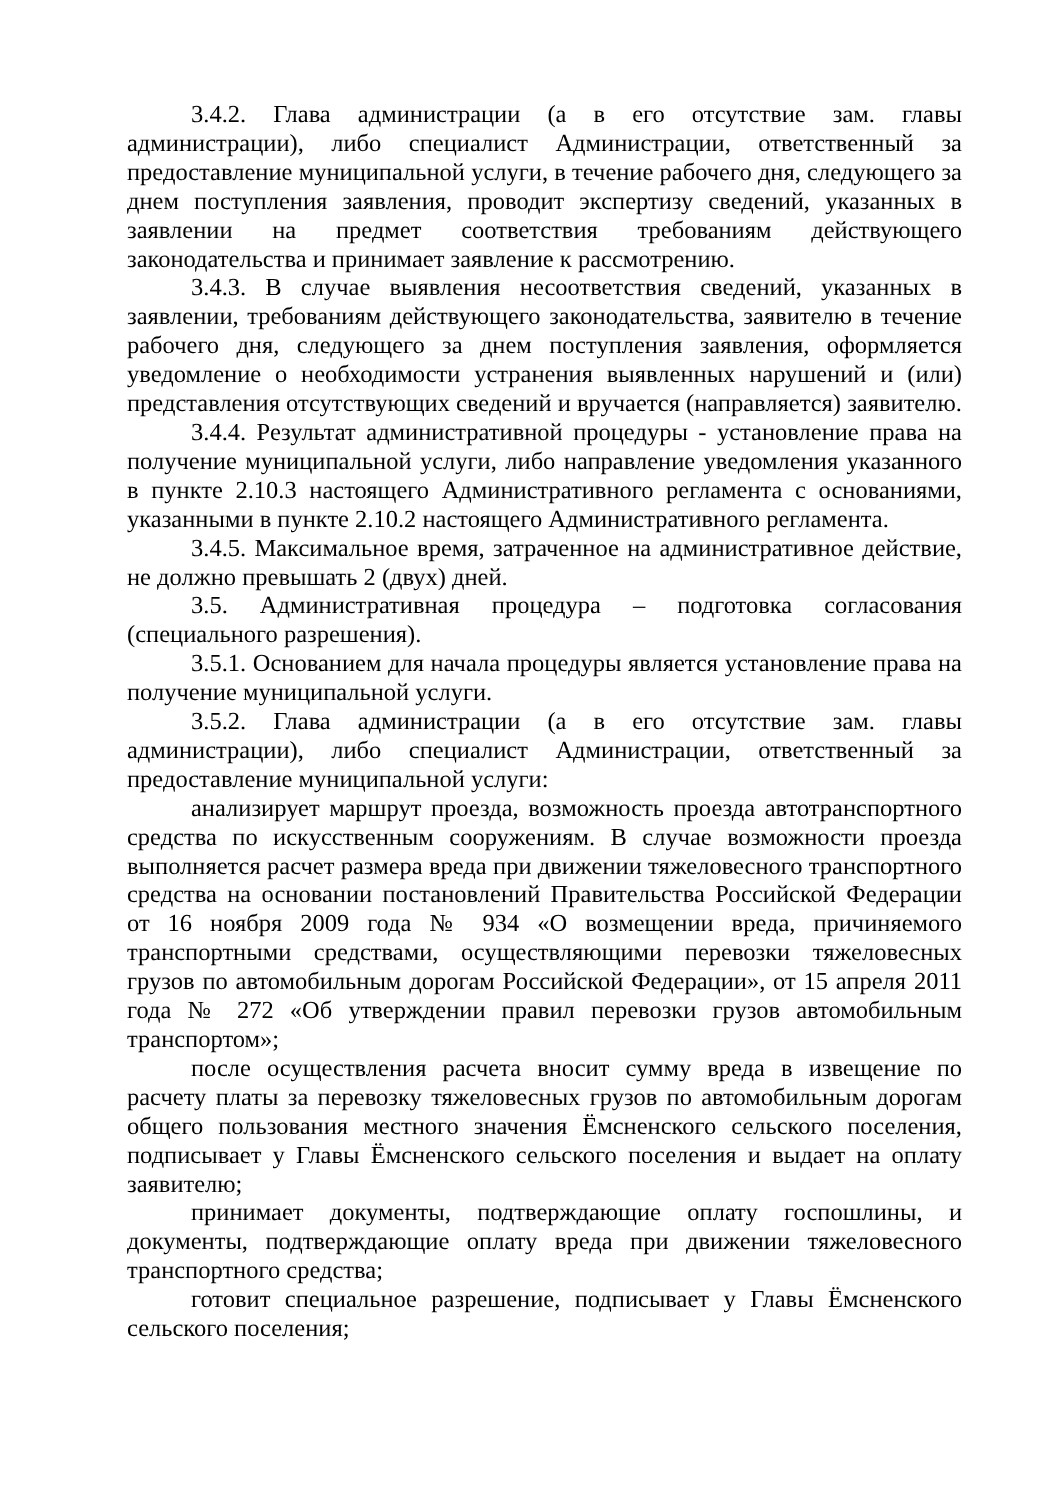3.4.2. Глава администрации (а в его отсутствие зам. главы администрации), либо специалист Администрации, ответственный за предоставление муниципальной услуги, в течение рабочего дня, следующего за днем поступления заявления, проводит экспертизу сведений, указанных в заявлении на предмет соответствия требованиям действующего законодательства и принимает заявление к рассмотрению.
3.4.3. В случае выявления несоответствия сведений, указанных в заявлении, требованиям действующего законодательства, заявителю в течение рабочего дня, следующего за днем поступления заявления, оформляется уведомление о необходимости устранения выявленных нарушений и (или) представления отсутствующих сведений и вручается (направляется) заявителю.
3.4.4. Результат административной процедуры - установление права на получение муниципальной услуги, либо направление уведомления указанного в пункте 2.10.3 настоящего Административного регламента с основаниями, указанными в пункте 2.10.2 настоящего Административного регламента.
3.4.5. Максимальное время, затраченное на административное действие, не должно превышать 2 (двух) дней.
3.5. Административная процедура – подготовка согласования (специального разрешения).
3.5.1. Основанием для начала процедуры является установление права на получение муниципальной услуги.
3.5.2. Глава администрации (а в его отсутствие зам. главы администрации), либо специалист Администрации, ответственный за предоставление муниципальной услуги:
анализирует маршрут проезда, возможность проезда автотранспортного средства по искусственным сооружениям. В случае возможности проезда выполняется расчет размера вреда при движении тяжеловесного транспортного средства на основании постановлений Правительства Российской Федерации от 16 ноября 2009 года № 934 «О возмещении вреда, причиняемого транспортными средствами, осуществляющими перевозки тяжеловесных грузов по автомобильным дорогам Российской Федерации», от 15 апреля 2011 года № 272 «Об утверждении правил перевозки грузов автомобильным транспортом»;
после осуществления расчета вносит сумму вреда в извещение по расчету платы за перевозку тяжеловесных грузов по автомобильным дорогам общего пользования местного значения Ёмсненского сельского поселения, подписывает у Главы Ёмсненского сельского поселения и выдает на оплату заявителю;
принимает документы, подтверждающие оплату госпошлины, и документы, подтверждающие оплату вреда при движении тяжеловесного транспортного средства;
готовит специальное разрешение, подписывает у Главы Ёмсненского сельского поселения;